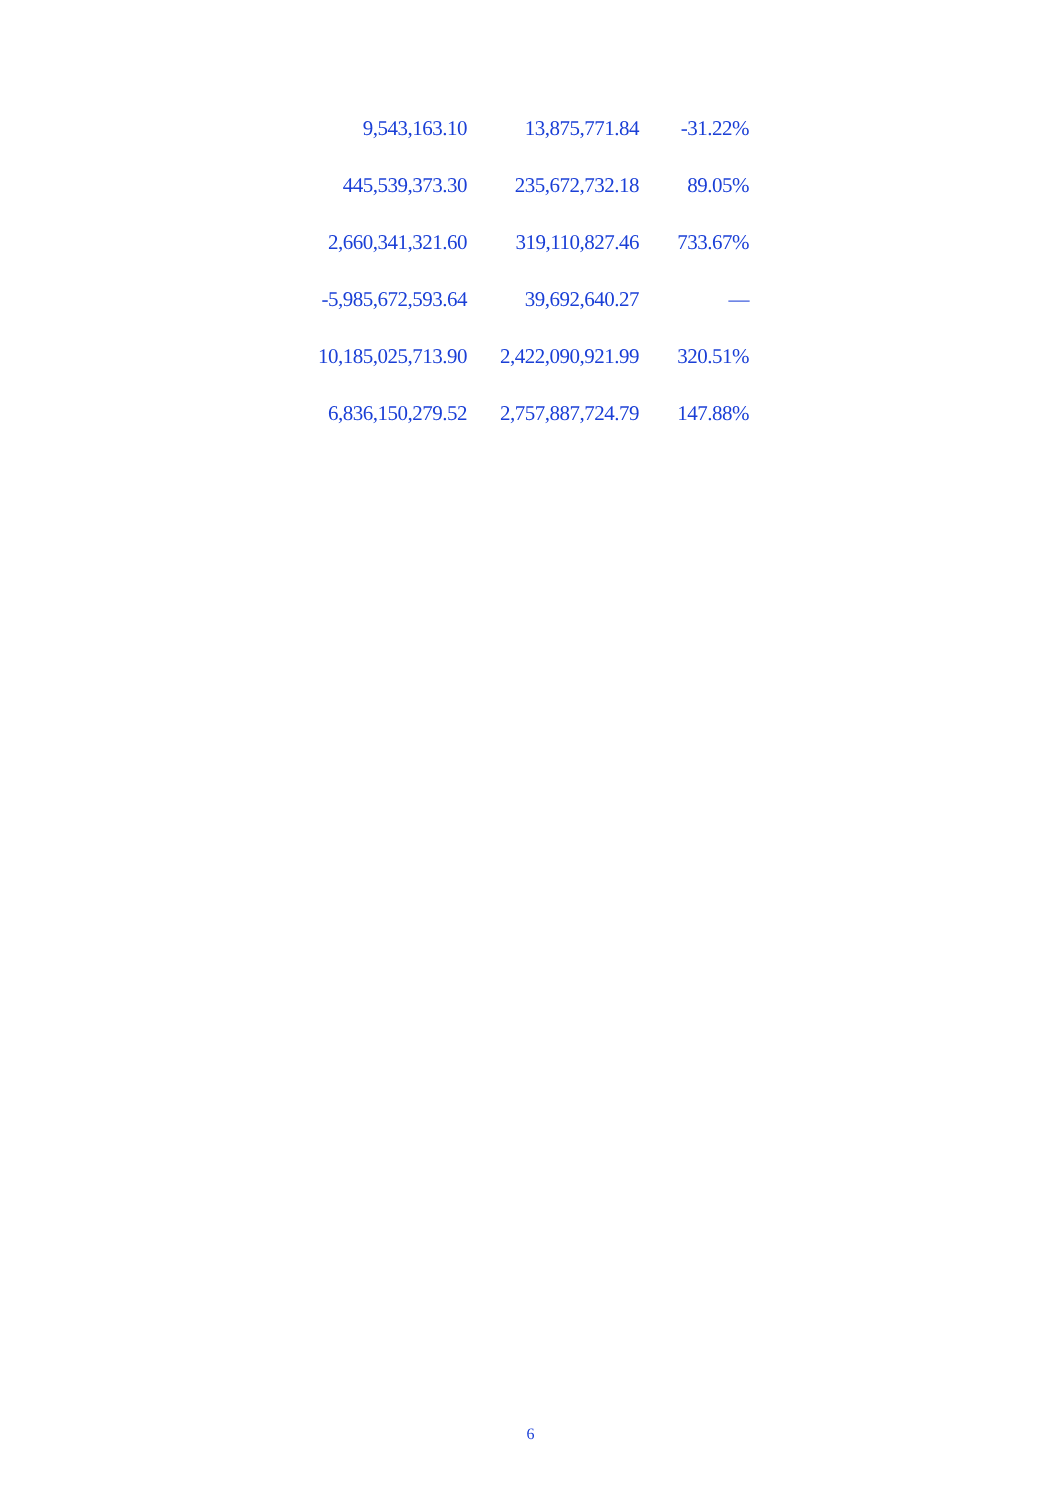| 9,543,163.10 | 13,875,771.84 | -31.22% |
| 445,539,373.30 | 235,672,732.18 | 89.05% |
| 2,660,341,321.60 | 319,110,827.46 | 733.67% |
| -5,985,672,593.64 | 39,692,640.27 | — |
| 10,185,025,713.90 | 2,422,090,921.99 | 320.51% |
| 6,836,150,279.52 | 2,757,887,724.79 | 147.88% |
6